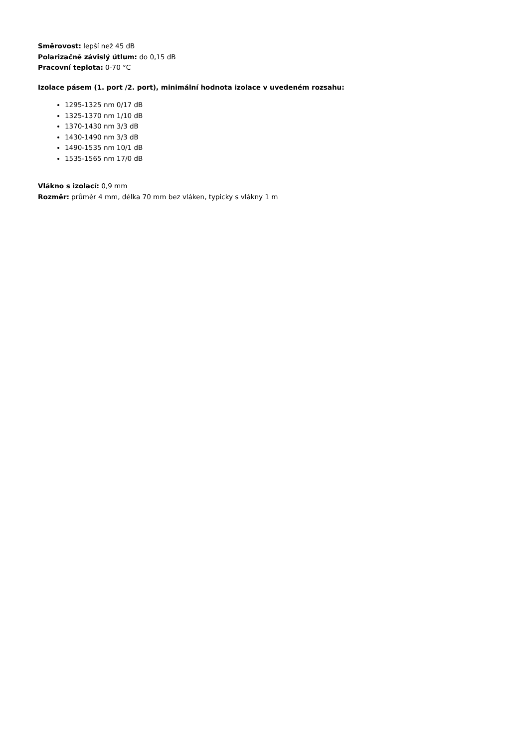Směrovost: lepší než 45 dB
Polarizačně závislý útlum: do 0,15 dB
Pracovní teplota: 0-70 °C
Izolace pásem (1. port /2. port), minimální hodnota izolace v uvedeném rozsahu:
1295-1325 nm 0/17 dB
1325-1370 nm 1/10 dB
1370-1430 nm 3/3 dB
1430-1490 nm 3/3 dB
1490-1535 nm 10/1 dB
1535-1565 nm 17/0 dB
Vlákno s izolací: 0,9 mm
Rozměr: průměr 4 mm, délka 70 mm bez vláken, typicky s vlákny 1 m